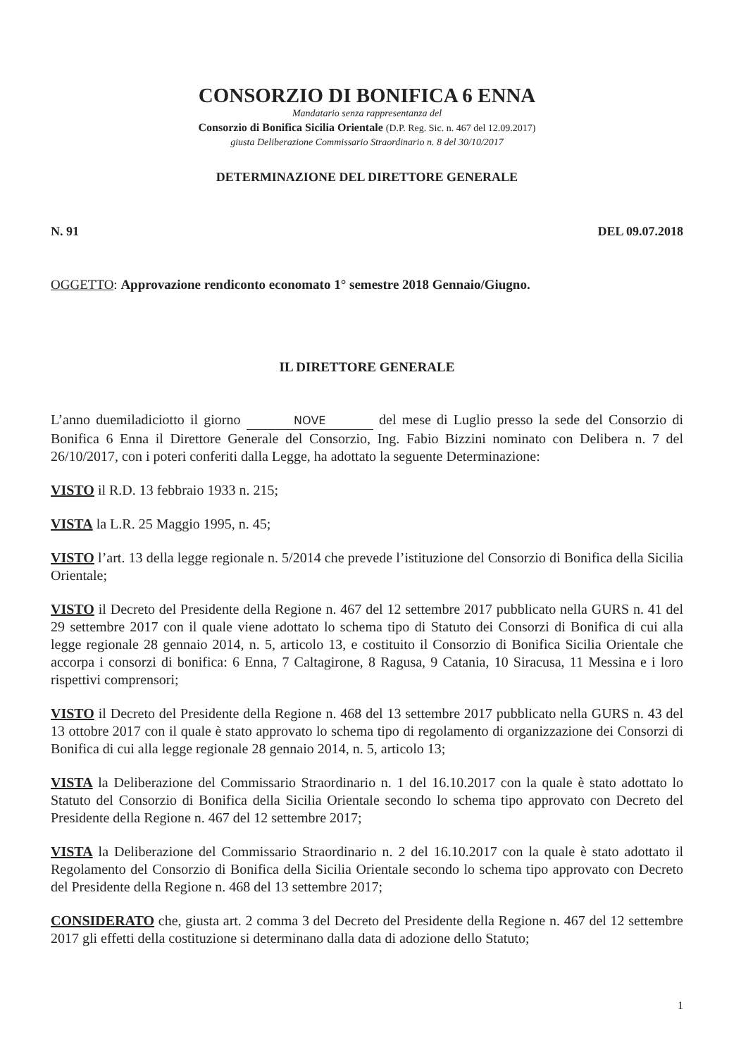CONSORZIO DI BONIFICA 6 ENNA
Mandatario senza rappresentanza del
Consorzio di Bonifica Sicilia Orientale (D.P. Reg. Sic. n. 467 del 12.09.2017)
giusta Deliberazione Commissario Straordinario n. 8 del 30/10/2017
DETERMINAZIONE DEL DIRETTORE GENERALE
N. 91 DEL 09.07.2018
OGGETTO: Approvazione rendiconto economato 1° semestre 2018 Gennaio/Giugno.
IL DIRETTORE GENERALE
L’anno duemiladiciotto il giorno NOVE del mese di Luglio presso la sede del Consorzio di Bonifica 6 Enna il Direttore Generale del Consorzio, Ing. Fabio Bizzini nominato con Delibera n. 7 del 26/10/2017, con i poteri conferiti dalla Legge, ha adottato la seguente Determinazione:
VISTO il R.D. 13 febbraio 1933 n. 215;
VISTA la L.R. 25 Maggio 1995, n. 45;
VISTO l’art. 13 della legge regionale n. 5/2014 che prevede l’istituzione del Consorzio di Bonifica della Sicilia Orientale;
VISTO il Decreto del Presidente della Regione n. 467 del 12 settembre 2017 pubblicato nella GURS n. 41 del 29 settembre 2017 con il quale viene adottato lo schema tipo di Statuto dei Consorzi di Bonifica di cui alla legge regionale 28 gennaio 2014, n. 5, articolo 13, e costituito il Consorzio di Bonifica Sicilia Orientale che accorpa i consorzi di bonifica: 6 Enna, 7 Caltagirone, 8 Ragusa, 9 Catania, 10 Siracusa, 11 Messina e i loro rispettivi comprensori;
VISTO il Decreto del Presidente della Regione n. 468 del 13 settembre 2017 pubblicato nella GURS n. 43 del 13 ottobre 2017 con il quale è stato approvato lo schema tipo di regolamento di organizzazione dei Consorzi di Bonifica di cui alla legge regionale 28 gennaio 2014, n. 5, articolo 13;
VISTA la Deliberazione del Commissario Straordinario n. 1 del 16.10.2017 con la quale è stato adottato lo Statuto del Consorzio di Bonifica della Sicilia Orientale secondo lo schema tipo approvato con Decreto del Presidente della Regione n. 467 del 12 settembre 2017;
VISTA la Deliberazione del Commissario Straordinario n. 2 del 16.10.2017 con la quale è stato adottato il Regolamento del Consorzio di Bonifica della Sicilia Orientale secondo lo schema tipo approvato con Decreto del Presidente della Regione n. 468 del 13 settembre 2017;
CONSIDERATO che, giusta art. 2 comma 3 del Decreto del Presidente della Regione n. 467 del 12 settembre 2017 gli effetti della costituzione si determinano dalla data di adozione dello Statuto;
1